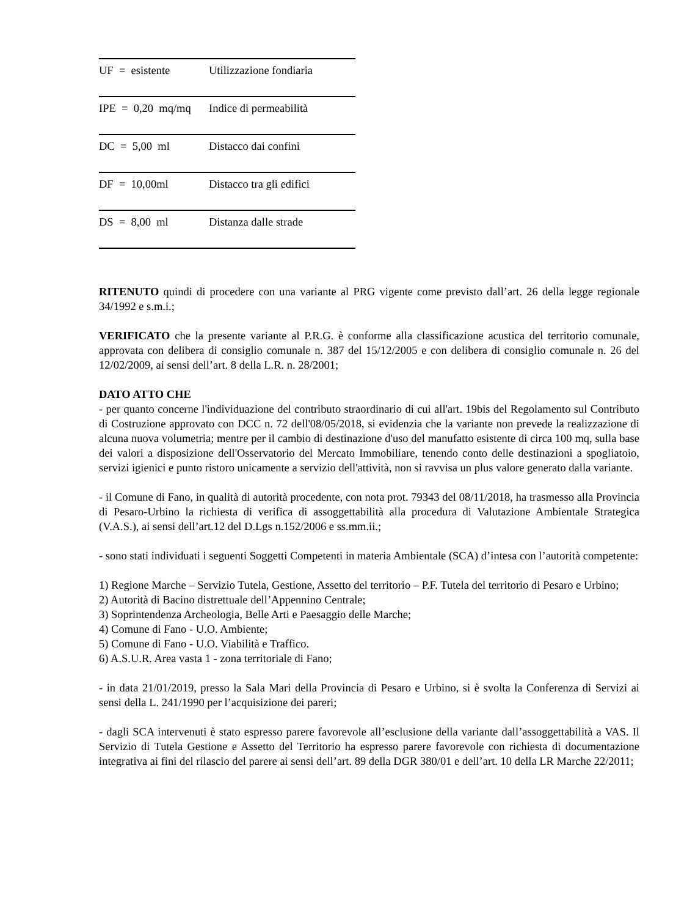| UF = esistente | Utilizzazione fondiaria |
| IPE = 0,20 mq/mq | Indice di permeabilità |
| DC = 5,00 ml | Distacco dai confini |
| DF = 10,00ml | Distacco tra gli edifici |
| DS = 8,00 ml | Distanza dalle strade |
RITENUTO quindi di procedere con una variante al PRG vigente come previsto dall’art. 26 della legge regionale 34/1992 e s.m.i.;
VERIFICATO che la presente variante al P.R.G. è conforme alla classificazione acustica del territorio comunale, approvata con delibera di consiglio comunale n. 387 del 15/12/2005 e con delibera di consiglio comunale n. 26 del 12/02/2009, ai sensi dell’art. 8 della L.R. n. 28/2001;
DATO ATTO CHE
- per quanto concerne l'individuazione del contributo straordinario di cui all'art. 19bis del Regolamento sul Contributo di Costruzione approvato con DCC n. 72 dell'08/05/2018, si evidenzia che la variante non prevede la realizzazione di alcuna nuova volumetria; mentre per il cambio di destinazione d'uso del manufatto esistente di circa 100 mq, sulla base dei valori a disposizione dell'Osservatorio del Mercato Immobiliare, tenendo conto delle destinazioni a spogliatoio, servizi igienici e punto ristoro unicamente a servizio dell'attività, non si ravvisa un plus valore generato dalla variante.
- il Comune di Fano, in qualità di autorità procedente, con nota prot. 79343 del 08/11/2018, ha trasmesso alla Provincia di Pesaro-Urbino la richiesta di verifica di assoggettabilità alla procedura di Valutazione Ambientale Strategica (V.A.S.), ai sensi dell’art.12 del D.Lgs n.152/2006 e ss.mm.ii.;
- sono stati individuati i seguenti Soggetti Competenti in materia Ambientale (SCA) d’intesa con l’autorità competente:
1) Regione Marche – Servizio Tutela, Gestione, Assetto del territorio – P.F. Tutela del territorio di Pesaro e Urbino;
2) Autorità di Bacino distrettuale dell’Appennino Centrale;
3) Soprintendenza Archeologia, Belle Arti e Paesaggio delle Marche;
4) Comune di Fano - U.O. Ambiente;
5) Comune di Fano - U.O. Viabilità e Traffico.
6) A.S.U.R. Area vasta 1 - zona territoriale di Fano;
- in data 21/01/2019, presso la Sala Mari della Provincia di Pesaro e Urbino, si è svolta la Conferenza di Servizi ai sensi della L. 241/1990 per l’acquisizione dei pareri;
- dagli SCA intervenuti è stato espresso parere favorevole all’esclusione della variante dall’assoggettabilità a VAS. Il Servizio di Tutela Gestione e Assetto del Territorio ha espresso parere favorevole con richiesta di documentazione integrativa ai fini del rilascio del parere ai sensi dell’art. 89 della DGR 380/01 e dell’art. 10 della LR Marche 22/2011;